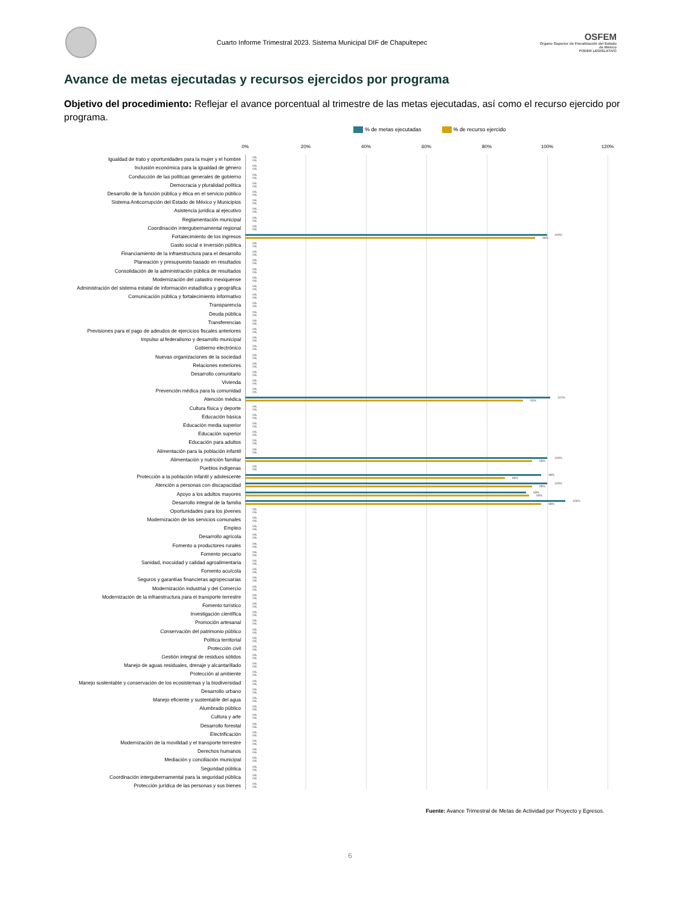Cuarto Informe Trimestral 2023. Sistema Municipal DIF de Chapultepec
OSFEM
Órgano Superior de Fiscalización del Estado de México
PODER LEGISLATIVO
Avance de metas ejecutadas y recursos ejercidos por programa
Objetivo del procedimiento: Reflejar el avance porcentual al trimestre de las metas ejecutadas, así como el recurso ejercido por programa.
% de metas ejecutadas % de recurso ejercido
0% 20% 40% 60% 80% 100% 120%
Igualdad de trato y oportunidades para la mujer y el hombre
0%
0%
Inclusión económica para la igualdad de género
0%
0%
Conducción de las políticas generales de gobierno
0%
0%
Democracia y pluralidad política
0%
0%
Desarrollo de la función pública y ética en el servicio público
0%
0%
Sistema Anticorrupción del Estado de México y Municipios
0%
0%
Asistencia jurídica al ejecutivo
0%
0%
Reglamentación municipal
0%
0%
Coordinación intergubernamental regional
0%
0%
Fortalecimiento de los ingresos
100%
96%
Gasto social e inversión pública
0%
0%
Financiamiento de la infraestructura para el desarrollo
0%
0%
Planeación y presupuesto basado en resultados
0%
0%
Consolidación de la administración pública de resultados
0%
0%
Modernización del catastro mexiquense
0%
0%
Administración del sistema estatal de información estadística y geográfica
0%
0%
Comunicación pública y fortalecimiento informativo
0%
0%
Transparencia
0%
0%
Deuda pública
0%
0%
Transferencias
0%
0%
Previsiones para el pago de adeudos de ejercicios fiscales anteriores
0%
0%
Impulso al federalismo y desarrollo municipal
0%
0%
Gobierno electrónico
0%
0%
Nuevas organizaciones de la sociedad
0%
0%
Relaciones exteriores
0%
0%
Desarrollo comunitario
0%
0%
Vivienda
0%
0%
Prevención médica para la comunidad
0%
0%
Atención médica
101%
92%
Cultura física y deporte
0%
0%
Educación básica
0%
0%
Educación media superior
0%
0%
Educación superior
0%
0%
Educación para adultos
0%
0%
Alimentación para la población infantil
0%
0%
Alimentación y nutrición familiar
100%
95%
Pueblos indígenas
0%
0%
Protección a la población infantil y adolescente
98%
86%
Atención a personas con discapacidad
100%
95%
Apoyo a los adultos mayores
93%
94%
Desarrollo integral de la familia
106%
98%
Oportunidades para los jóvenes
0%
0%
Modernización de los servicios comunales
0%
0%
Empleo
0%
0%
Desarrollo agrícola
0%
0%
Fomento a productores rurales
0%
0%
Fomento pecuario
0%
0%
Sanidad, inocuidad y calidad agroalimentaria
0%
0%
Fomento acuícola
0%
0%
Seguros y garantías financieras agropecuarias
0%
0%
Modernización industrial y del Comercio
0%
0%
Modernización de la infraestructura para el transporte terrestre
0%
0%
Fomento turístico
0%
0%
Investigación científica
0%
0%
Promoción artesanal
0%
0%
Conservación del patrimonio público
0%
0%
Política territorial
0%
0%
Protección civil
0%
0%
Gestión integral de residuos sólidos
0%
0%
Manejo de aguas residuales, drenaje y alcantarillado
0%
0%
Protección al ambiente
0%
0%
Manejo sustentable y conservación de los ecosistemas y la biodiversidad
0%
0%
Desarrollo urbano
0%
0%
Manejo eficiente y sustentable del agua
0%
0%
Alumbrado público
0%
0%
Cultura y arte
0%
0%
Desarrollo forestal
0%
0%
Electrificación
0%
0%
Modernización de la movilidad y el transporte terrestre
0%
0%
Derechos humanos
0%
0%
Mediación y conciliación municipal
0%
0%
Seguridad pública
0%
0%
Coordinación intergubernamental para la seguridad pública
0%
0%
Protección jurídica de las personas y sus bienes
0%
0%
Fuente: Avance Trimestral de Metas de Actividad por Proyecto y Egresos.
6